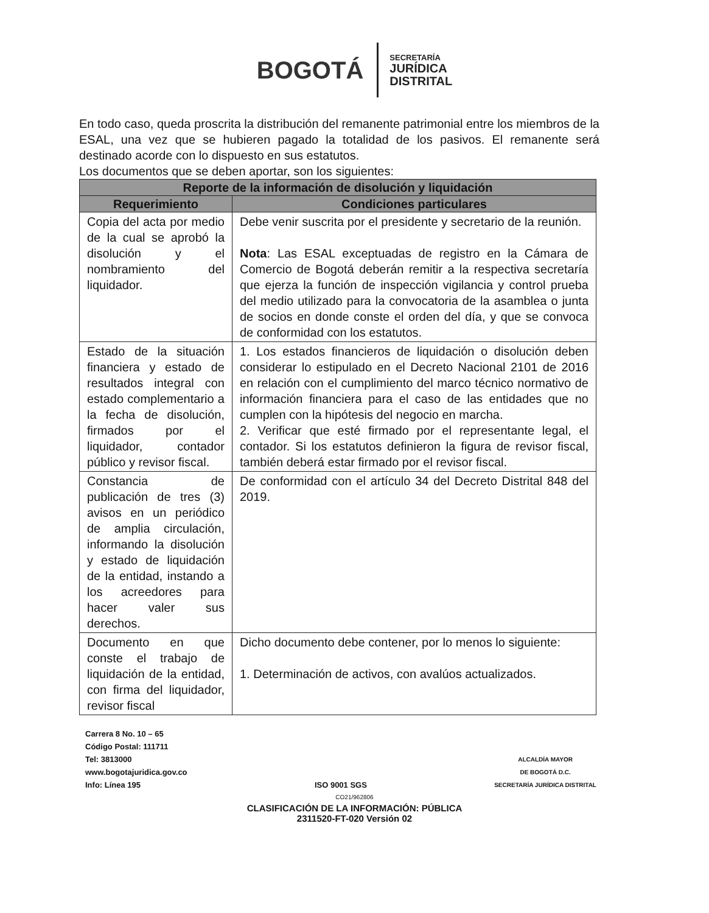BOGOTÁ
SECRETARÍA
JURÍDICA
DISTRITAL
En todo caso, queda proscrita la distribución del remanente patrimonial entre los miembros de la ESAL, una vez que se hubieren pagado la totalidad de los pasivos. El remanente será destinado acorde con lo dispuesto en sus estatutos.
Los documentos que se deben aportar, son los siguientes:
| Reporte de la información de disolución y liquidación | |
| --- | --- |
| Requerimiento | Condiciones particulares |
| Copia del acta por medio de la cual se aprobó la disolución y el nombramiento del liquidador. | Debe venir suscrita por el presidente y secretario de la reunión. Nota : Las ESAL exceptuadas de registro en la Cámara de Comercio de Bogotá deberán remitir a la respectiva secretaría que ejerza la función de inspección vigilancia y control prueba del medio utilizado para la convocatoria de la asamblea o junta de socios en donde conste el orden del día, y que se convoca de conformidad con los estatutos. |
| Estado de la situación financiera y estado de resultados integral con estado complementario a la fecha de disolución, firmados por el liquidador, contador público y revisor fiscal. | 1. Los estados financieros de liquidación o disolución deben considerar lo estipulado en el Decreto Nacional 2101 de 2016 en relación con el cumplimiento del marco técnico normativo de información financiera para el caso de las entidades que no cumplen con la hipótesis del negocio en marcha. 2. Verificar que esté firmado por el representante legal, el contador. Si los estatutos definieron la figura de revisor fiscal, también deberá estar firmado por el revisor fiscal. |
| Constancia de publicación de tres (3) avisos en un periódico de amplia circulación, informando la disolución y estado de liquidación de la entidad, instando a los acreedores para hacer valer sus derechos. | De conformidad con el artículo 34 del Decreto Distrital 848 del 2019. |
| Documento en que conste el trabajo de liquidación de la entidad, con firma del liquidador, revisor fiscal | Dicho documento debe contener, por lo menos lo siguiente: 1. Determinación de activos, con avalúos actualizados. |
Carrera 8 No. 10 – 65
Código Postal: 111711
Tel: 3813000
www.bogotajuridica.gov.co
Info: Línea 195
ISO 9001 SGS
ALCALDÍA MAYOR
DE BOGOTÁ D.C.
SECRETARÍA JURÍDICA DISTRITAL
CO21/962806
CLASIFICACIÓN DE LA INFORMACIÓN: PÚBLICA
2311520-FT-020 Versión 02